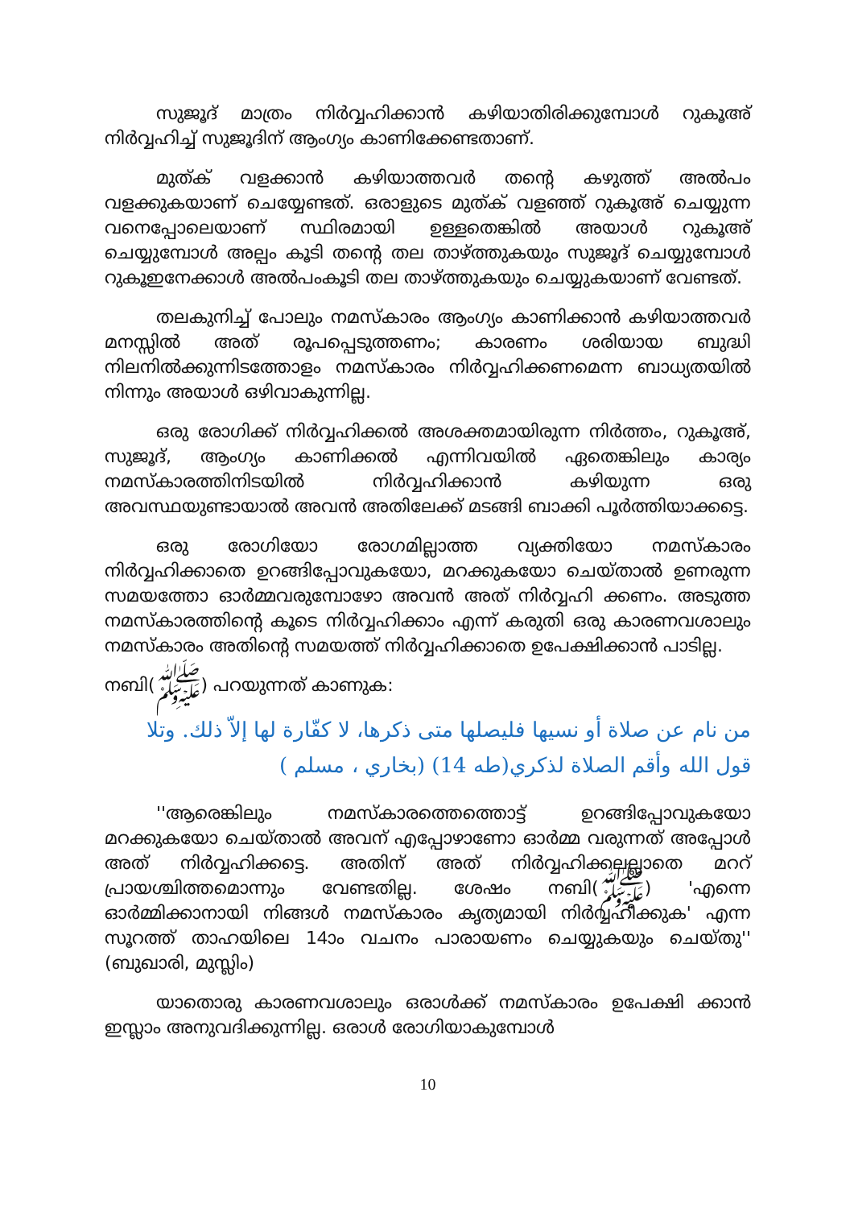സുജൂദ് മാത്രം നിർവ്വഹിക്കാൻ കഴിയാതിരിക്കുമ്പോൾ റുകൂഅ് നിർവ്വഹിച്ച് സുജൂദിന് ആംഗ്യം കാണിക്കേണ്ടതാണ്.
മുത്ക് വളക്കാൻ കഴിയാത്തവർ തന്റെ കഴുത്ത് അൽപം വളക്കുകയാണ് ചെയ്യേണ്ടത്. ഒരാളുടെ മുത്ക് വളഞ്ഞ് റുകൂഅ് ചെയ്യുന്ന വനെപ്പോലെയാണ് സ്ഥിരമായി ഉള്ളതെങ്കിൽ അയാൾ റുകൂഅ് ചെയ്യുമ്പോൾ അല്പം കൂടി തന്റെ തല താഴ്ത്തുകയും സുജൂദ് ചെയ്യുമ്പോൾ റുകൂഇനേക്കാൾ അൽപംകൂടി തല താഴ്ത്തുകയും ചെയ്യുകയാണ് വേണ്ടത്.
തലകുനിച്ച് പോലും നമസ്കാരം ആംഗ്യം കാണിക്കാൻ കഴിയാത്തവർ മനസ്സിൽ അത് രൂപപ്പെടുത്തണം; കാരണം ശരിയായ ബുദ്ധി നിലനിൽക്കുന്നിടത്തോളം നമസ്കാരം നിർവ്വഹിക്കണമെന്ന ബാധ്യതയിൽ നിന്നും അയാൾ ഒഴിവാകുന്നില്ല.
ഒരു രോഗിക്ക് നിർവ്വഹിക്കൽ അശക്തമായിരുന്ന നിർത്തം, റുകൂഅ്, സുജൂദ്, ആംഗ്യം കാണിക്കൽ എന്നിവയിൽ ഏതെങ്കിലും കാര്യം നമസ്കാരത്തിനിടയിൽ നിർവ്വഹിക്കാൻ കഴിയുന്ന ഒരു അവസ്ഥയുണ്ടായാൽ അവൻ അതിലേക്ക് മടങ്ങി ബാക്കി പൂർത്തിയാക്കട്ടെ.
ഒരു രോഗിയോ രോഗമില്ലാത്ത വ്യക്തിയോ നമസ്കാരം നിർവ്വഹിക്കാതെ ഉറങ്ങിപ്പോവുകയോ, മറക്കുകയോ ചെയ്താൽ ഉണരുന്ന സമയത്തോ ഓർമ്മവരുമ്പോഴോ അവൻ അത് നിർവ്വഹി ക്കണം. അടുത്ത നമസ്കാരത്തിന്റെ കൂടെ നിർവ്വഹിക്കാം എന്ന് കരുതി ഒരു കാരണവശാലും നമസ്കാരം അതിന്റെ സമയത്ത് നിർവ്വഹിക്കാതെ ഉപേക്ഷിക്കാൻ പാടില്ല.
നബി(ﷺ) പറയുന്നത് കാണുക:
من نام عن صلاة أو نسيها فليصلها متى ذكرها، لا كفّارة لها إلاّ ذلك. وتلا قول الله وأقم الصلاة لذكري(طه 14) (بخاري ، مسلم )
''ആരെങ്കിലും നമസ്കാരത്തെത്തൊട്ട് ഉറങ്ങിപ്പോവുകയോ മറക്കുകയോ ചെയ്താൽ അവന് എപ്പോഴാണോ ഓർമ്മ വരുന്നത് അപ്പോൾ അത് നിർവ്വഹിക്കട്ടെ. അതിന് അത് നിർവ്വഹിക്കലല്ലാതെ മററ് പ്രായശ്ചിത്തമൊന്നും വേണ്ടതില്ല. ശേഷം നബി(ﷺ) 'എന്നെ ഓർമ്മിക്കാനായി നിങ്ങൾ നമസ്കാരം കൃത്യമായി നിർവ്വഹിക്കുക' എന്ന സൂറത്ത് താഹയിലെ 14ാം വചനം പാരായണം ചെയ്യുകയും ചെയ്തു'' (ബുഖാരി, മുസ്ലിം)
യാതൊരു കാരണവശാലും ഒരാൾക്ക് നമസ്കാരം ഉപേക്ഷി ക്കാൻ ഇസ്ലാം അനുവദിക്കുന്നില്ല. ഒരാൾ രോഗിയാകുമ്പോൾ
10